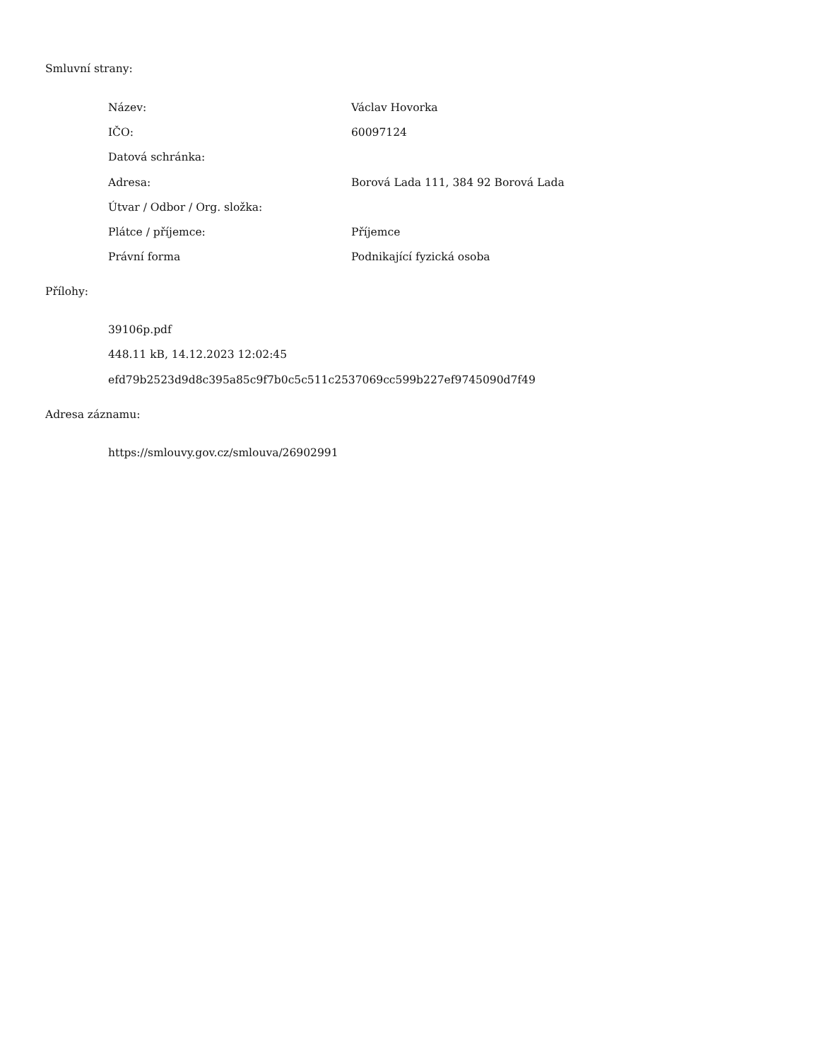Smluvní strany:
| Název: | Václav Hovorka |
| IČO: | 60097124 |
| Datová schránka: | |
| Adresa: | Borová Lada 111, 384 92 Borová Lada |
| Útvar / Odbor / Org. složka: | |
| Plátce / příjemce: | Příjemce |
| Právní forma | Podnikající fyzická osoba |
Přílohy:
39106p.pdf
448.11 kB, 14.12.2023 12:02:45
efd79b2523d9d8c395a85c9f7b0c5c511c2537069cc599b227ef9745090d7f49
Adresa záznamu:
https://smlouvy.gov.cz/smlouva/26902991